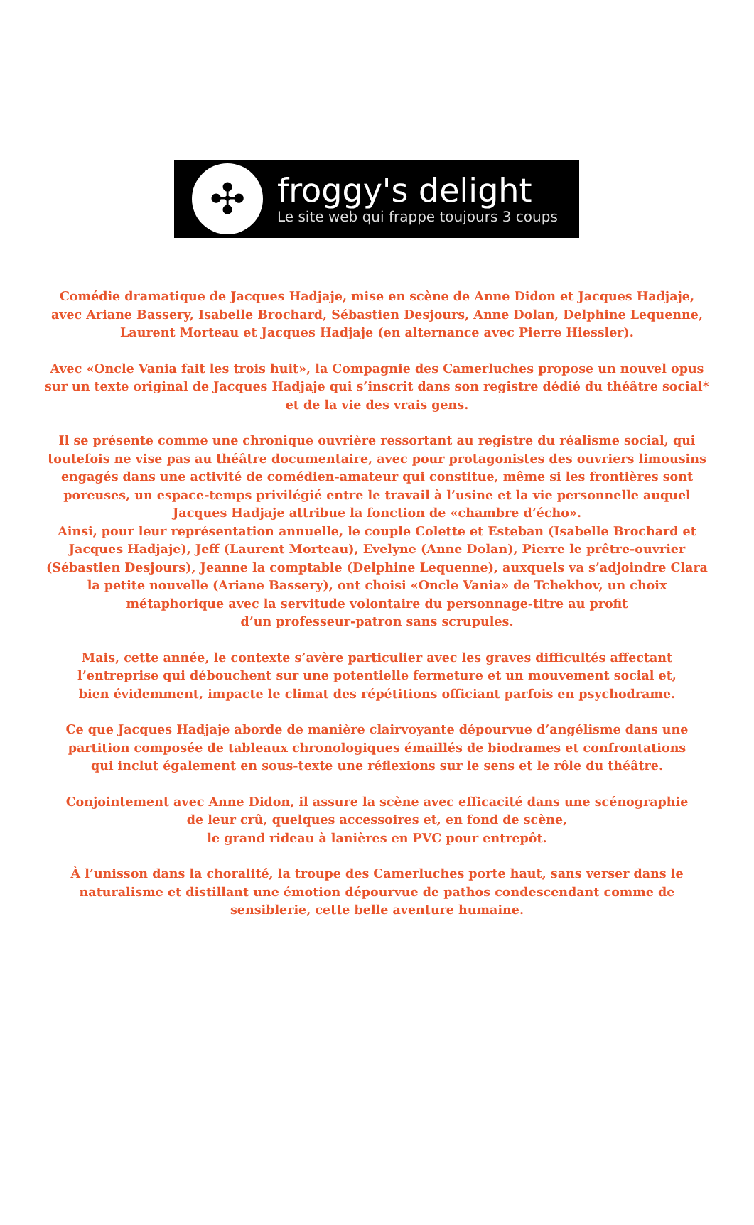✣
froggy's delight
Le site web qui frappe toujours 3 coups
Comédie dramatique de Jacques Hadjaje, mise en scène de Anne Didon et Jacques Hadjaje, avec Ariane Bassery, Isabelle Brochard, Sébastien Desjours, Anne Dolan, Delphine Lequenne, Laurent Morteau et Jacques Hadjaje (en alternance avec Pierre Hiessler).
Avec «Oncle Vania fait les trois huit», la Compagnie des Camerluches propose un nouvel opus sur un texte original de Jacques Hadjaje qui s’inscrit dans son registre dédié du théâtre social* et de la vie des vrais gens.
Il se présente comme une chronique ouvrière ressortant au registre du réalisme social, qui toutefois ne vise pas au théâtre documentaire, avec pour protagonistes des ouvriers limousins engagés dans une activité de comédien-amateur qui constitue, même si les frontières sont poreuses, un espace-temps privilégié entre le travail à l’usine et la vie personnelle auquel Jacques Hadjaje attribue la fonction de «chambre d’écho».
Ainsi, pour leur représentation annuelle, le couple Colette et Esteban (Isabelle Brochard et Jacques Hadjaje), Jeff (Laurent Morteau), Evelyne (Anne Dolan), Pierre le prêtre-ouvrier (Sébastien Desjours), Jeanne la comptable (Delphine Lequenne), auxquels va s’adjoindre Clara la petite nouvelle (Ariane Bassery), ont choisi «Oncle Vania» de Tchekhov, un choix métaphorique avec la servitude volontaire du personnage-titre au profit
d’un professeur-patron sans scrupules.
Mais, cette année, le contexte s’avère particulier avec les graves difficultés affectant l’entreprise qui débouchent sur une potentielle fermeture et un mouvement social et,
bien évidemment, impacte le climat des répétitions officiant parfois en psychodrame.
Ce que Jacques Hadjaje aborde de manière clairvoyante dépourvue d’angélisme dans une partition composée de tableaux chronologiques émaillés de biodrames et confrontations
qui inclut également en sous-texte une réflexions sur le sens et le rôle du théâtre.
Conjointement avec Anne Didon, il assure la scène avec efficacité dans une scénographie
de leur crû, quelques accessoires et, en fond de scène,
le grand rideau à lanières en PVC pour entrepôt.
À l’unisson dans la choralité, la troupe des Camerluches porte haut, sans verser dans le naturalisme et distillant une émotion dépourvue de pathos condescendant comme de sensiblerie, cette belle aventure humaine.